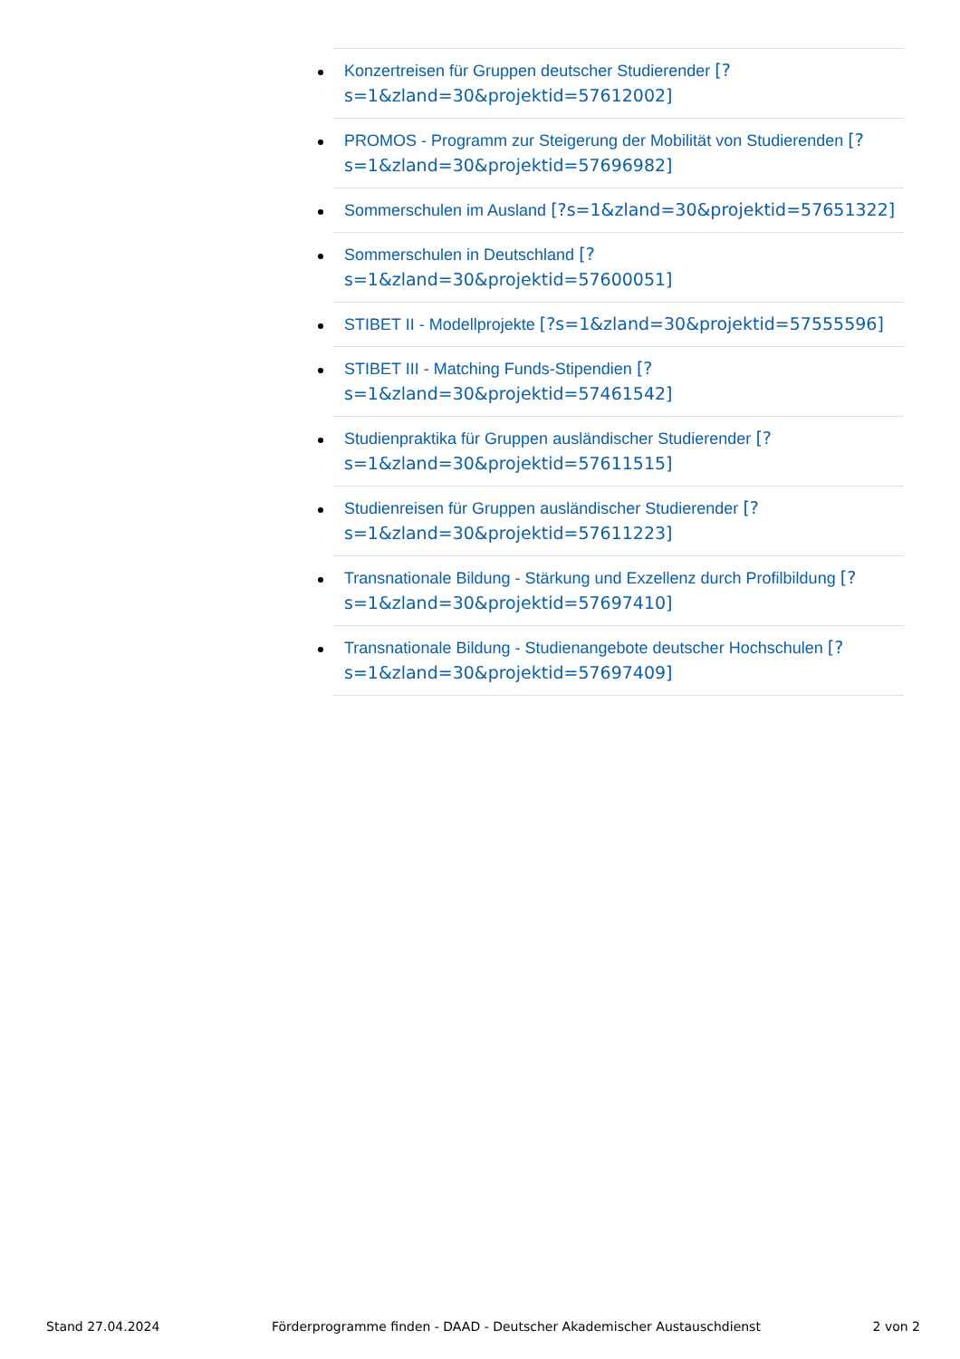Konzertreisen für Gruppen deutscher Studierender [?s=1&zland=30&projektid=57612002]
PROMOS - Programm zur Steigerung der Mobilität von Studierenden [?s=1&zland=30&projektid=57696982]
Sommerschulen im Ausland [?s=1&zland=30&projektid=57651322]
Sommerschulen in Deutschland [?s=1&zland=30&projektid=57600051]
STIBET II - Modellprojekte [?s=1&zland=30&projektid=57555596]
STIBET III - Matching Funds-Stipendien [?s=1&zland=30&projektid=57461542]
Studienpraktika für Gruppen ausländischer Studierender [?s=1&zland=30&projektid=57611515]
Studienreisen für Gruppen ausländischer Studierender [?s=1&zland=30&projektid=57611223]
Transnationale Bildung - Stärkung und Exzellenz durch Profilbildung [?s=1&zland=30&projektid=57697410]
Transnationale Bildung - Studienangebote deutscher Hochschulen [?s=1&zland=30&projektid=57697409]
Stand 27.04.2024 Förderprogramme finden - DAAD - Deutscher Akademischer Austauschdienst 2 von 2